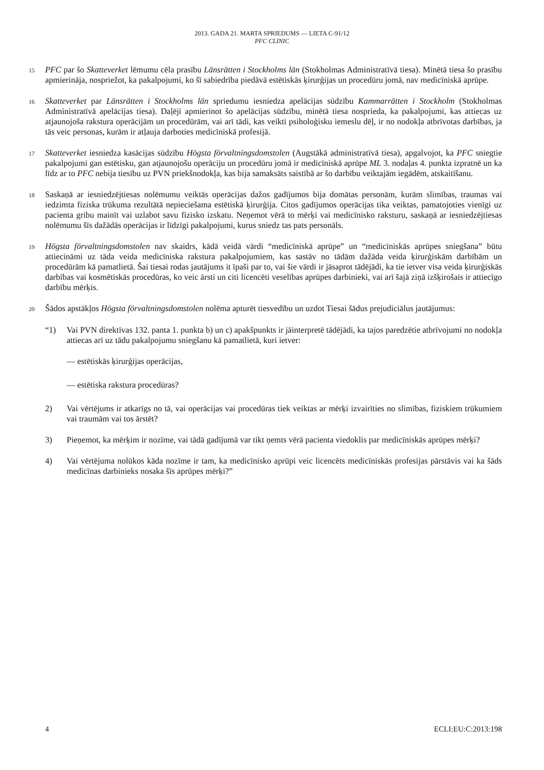2013. GADA 21. MARTA SPRIEDUMS — LIETA C-91/12
PFC CLINIC
15
PFC par šo Skatteverket lēmumu cēla prasību Länsrätten i Stockholms län (Stokholmas Administratīvā tiesa). Minētā tiesa šo prasību apmierināja, nospriežot, ka pakalpojumi, ko šī sabiedrība piedāvā estētiskās ķirurģijas un procedūru jomā, nav medicīniskā aprūpe.
16
Skatteverket par Länsrätten i Stockholms län spriedumu iesniedza apelācijas sūdzību Kammarrätten i Stockholm (Stokholmas Administratīvā apelācijas tiesa). Daļēji apmierinot šo apelācijas sūdzību, minētā tiesa nosprieda, ka pakalpojumi, kas attiecas uz atjaunojoša rakstura operācijām un procedūrām, vai arī tādi, kas veikti psiholoģisku iemeslu dēļ, ir no nodokļa atbrīvotas darbības, ja tās veic personas, kurām ir atļauja darboties medicīniskā profesijā.
17
Skatteverket iesniedza kasācijas sūdzību Högsta förvaltningsdomstolen (Augstākā administratīvā tiesa), apgalvojot, ka PFC sniegtie pakalpojumi gan estētisku, gan atjaunojošu operāciju un procedūru jomā ir medicīniskā aprūpe ML 3. nodaļas 4. punkta izpratnē un ka līdz ar to PFC nebija tiesību uz PVN priekšnodokļa, kas bija samaksāts saistībā ar šo darbību veiktajām iegādēm, atskaitīšanu.
18
Saskaņā ar iesniedzējtiesas nolēmumu veiktās operācijas dažos gadījumos bija domātas personām, kurām slimības, traumas vai iedzimta fiziska trūkuma rezultātā nepieciešama estētiskā ķirurģija. Citos gadījumos operācijas tika veiktas, pamatojoties vienīgi uz pacienta gribu mainīt vai uzlabot savu fizisko izskatu. Neņemot vērā to mērķi vai medicīnisko raksturu, saskaņā ar iesniedzējtiesas nolēmumu šīs dažādās operācijas ir līdzīgi pakalpojumi, kurus sniedz tas pats personāls.
19
Högsta förvaltningsdomstolen nav skaidrs, kādā veidā vārdi “medicīniskā aprūpe” un “medicīniskās aprūpes sniegšana” būtu attiecināmi uz tāda veida medicīniska rakstura pakalpojumiem, kas sastāv no tādām dažāda veida ķirurģiskām darbībām un procedūrām kā pamatlietā. Šai tiesai rodas jautājums it īpaši par to, vai šie vārdi ir jāsaprot tādējādi, ka tie ietver visa veida ķirurģiskās darbības vai kosmētiskās procedūras, ko veic ārsti un citi licencēti veselības aprūpes darbinieki, vai arī šajā ziņā izšķirošais ir attiecīgo darbību mērķis.
20
Šādos apstākļos Högsta förvaltningsdomstolen nolēma apturēt tiesvedību un uzdot Tiesai šādus prejudiciālus jautājumus:
“1) Vai PVN direktīvas 132. panta 1. punkta b) un c) apakšpunkts ir jāinterpretē tādējādi, ka tajos paredzētie atbrīvojumi no nodokļa attiecas arī uz tādu pakalpojumu sniegšanu kā pamatlietā, kuri ietver:
— estētiskās ķirurģijas operācijas,
— estētiska rakstura procedūras?
2) Vai vērtējums ir atkarīgs no tā, vai operācijas vai procedūras tiek veiktas ar mērķi izvairīties no slimības, fiziskiem trūkumiem vai traumām vai tos ārstēt?
3) Pieņemot, ka mērķim ir nozīme, vai tādā gadījumā var tikt ņemts vērā pacienta viedoklis par medicīniskās aprūpes mērķi?
4) Vai vērtējuma nolūkos kāda nozīme ir tam, ka medicīnisko aprūpi veic licencēts medicīniskās profesijas pārstāvis vai ka šāds medicīnas darbinieks nosaka šīs aprūpes mērķi?”
4 ECLI:EU:C:2013:198